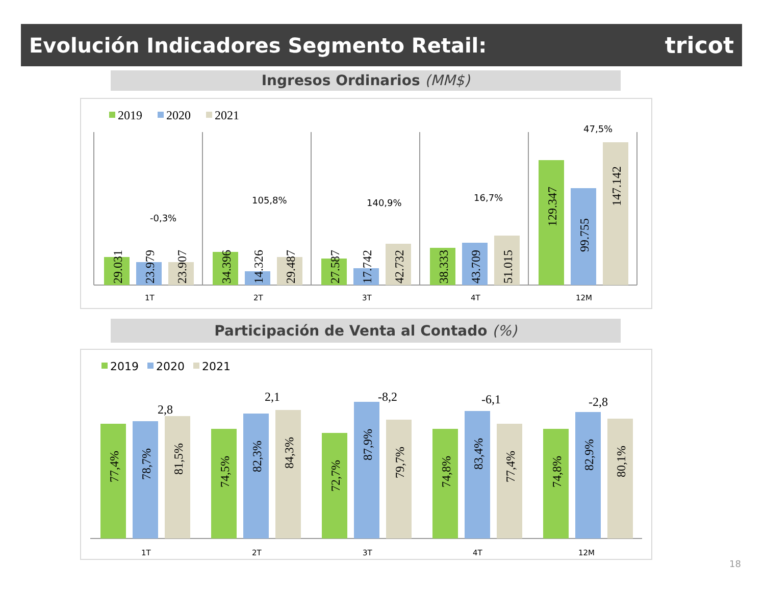Evolución Indicadores Segmento Retail:
tricot
Ingresos Ordinarios (MM$)
2019
2020
2021
29.031
23.979
23.907
34.396
14.326
29.487
27.587
17.742
42.732
38.333
43.709
51.015
129.347
99.755
147.142
-0,3%
105,8%
140,9%
16,7%
47,5%
1T
2T
3T
4T
12M
Participación de Venta al Contado (%)
2019
2020
2021
77,4%
78,7%
81,5%
74,5%
82,3%
84,3%
72,7%
87,9%
79,7%
74,8%
83,4%
77,4%
74,8%
82,9%
80,1%
2,8
2,1
-8,2
-6,1
-2,8
1T
2T
3T
4T
12M
18